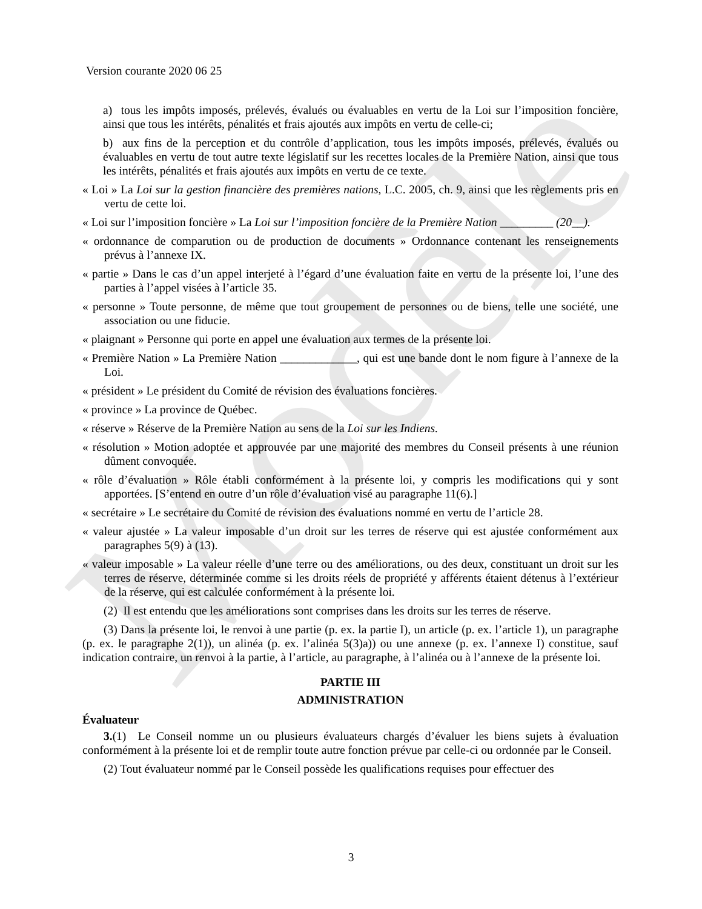Modèle
Version courante 2020 06 25
a) tous les impôts imposés, prélevés, évalués ou évaluables en vertu de la Loi sur l’imposition foncière, ainsi que tous les intérêts, pénalités et frais ajoutés aux impôts en vertu de celle-ci;
b) aux fins de la perception et du contrôle d’application, tous les impôts imposés, prélevés, évalués ou évaluables en vertu de tout autre texte législatif sur les recettes locales de la Première Nation, ainsi que tous les intérêts, pénalités et frais ajoutés aux impôts en vertu de ce texte.
« Loi » La Loi sur la gestion financière des premières nations, L.C. 2005, ch. 9, ainsi que les règlements pris en vertu de cette loi.
« Loi sur l’imposition foncière » La Loi sur l’imposition foncière de la Première Nation _________ (20__).
« ordonnance de comparution ou de production de documents » Ordonnance contenant les renseignements prévus à l’annexe IX.
« partie » Dans le cas d’un appel interjeté à l’égard d’une évaluation faite en vertu de la présente loi, l’une des parties à l’appel visées à l’article 35.
« personne » Toute personne, de même que tout groupement de personnes ou de biens, telle une société, une association ou une fiducie.
« plaignant » Personne qui porte en appel une évaluation aux termes de la présente loi.
« Première Nation » La Première Nation _____________, qui est une bande dont le nom figure à l’annexe de la Loi.
« président » Le président du Comité de révision des évaluations foncières.
« province » La province de Québec.
« réserve » Réserve de la Première Nation au sens de la Loi sur les Indiens.
« résolution » Motion adoptée et approuvée par une majorité des membres du Conseil présents à une réunion dûment convoquée.
« rôle d’évaluation » Rôle établi conformément à la présente loi, y compris les modifications qui y sont apportées. [S’entend en outre d’un rôle d’évaluation visé au paragraphe 11(6).]
« secrétaire » Le secrétaire du Comité de révision des évaluations nommé en vertu de l’article 28.
« valeur ajustée » La valeur imposable d’un droit sur les terres de réserve qui est ajustée conformément aux paragraphes 5(9) à (13).
« valeur imposable » La valeur réelle d’une terre ou des améliorations, ou des deux, constituant un droit sur les terres de réserve, déterminée comme si les droits réels de propriété y afférents étaient détenus à l’extérieur de la réserve, qui est calculée conformément à la présente loi.
(2) Il est entendu que les améliorations sont comprises dans les droits sur les terres de réserve.
(3) Dans la présente loi, le renvoi à une partie (p. ex. la partie I), un article (p. ex. l’article 1), un paragraphe (p. ex. le paragraphe 2(1)), un alinéa (p. ex. l’alinéa 5(3)a)) ou une annexe (p. ex. l’annexe I) constitue, sauf indication contraire, un renvoi à la partie, à l’article, au paragraphe, à l’alinéa ou à l’annexe de la présente loi.
PARTIE III
ADMINISTRATION
Évaluateur
3.(1) Le Conseil nomme un ou plusieurs évaluateurs chargés d’évaluer les biens sujets à évaluation conformément à la présente loi et de remplir toute autre fonction prévue par celle-ci ou ordonnée par le Conseil.
(2) Tout évaluateur nommé par le Conseil possède les qualifications requises pour effectuer des
3